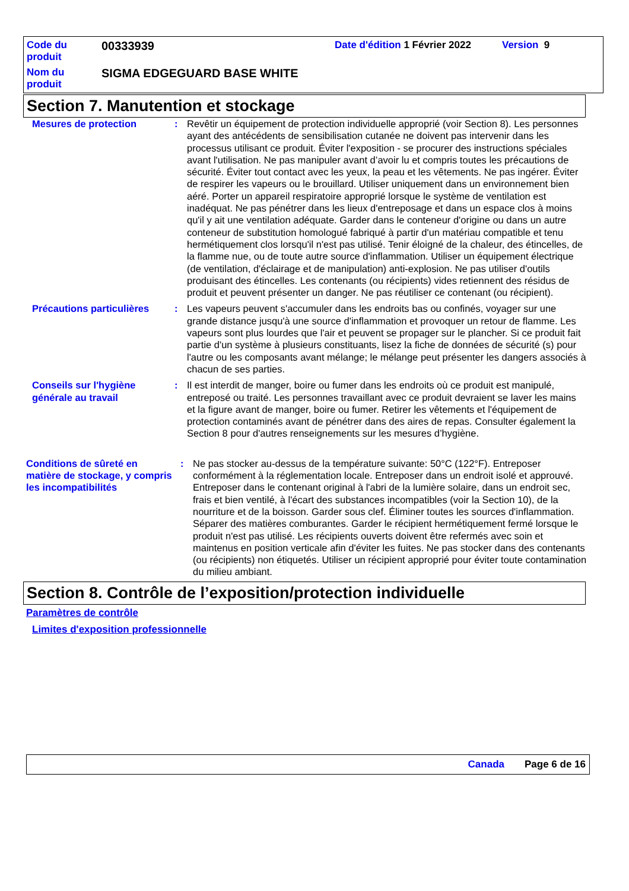Code du
produit
00333939
Date d'édition 1 Février 2022
Version 9
Nom du
produit
SIGMA EDGEGUARD BASE WHITE
Section 7. Manutention et stockage
Mesures de protection : Revêtir un équipement de protection individuelle approprié (voir Section 8). Les personnes ayant des antécédents de sensibilisation cutanée ne doivent pas intervenir dans les processus utilisant ce produit. Éviter l'exposition - se procurer des instructions spéciales avant l'utilisation. Ne pas manipuler avant d’avoir lu et compris toutes les précautions de sécurité. Éviter tout contact avec les yeux, la peau et les vêtements. Ne pas ingérer. Éviter de respirer les vapeurs ou le brouillard. Utiliser uniquement dans un environnement bien aéré. Porter un appareil respiratoire approprié lorsque le système de ventilation est inadéquat. Ne pas pénétrer dans les lieux d'entreposage et dans un espace clos à moins qu'il y ait une ventilation adéquate. Garder dans le conteneur d'origine ou dans un autre conteneur de substitution homologué fabriqué à partir d'un matériau compatible et tenu hermétiquement clos lorsqu'il n'est pas utilisé. Tenir éloigné de la chaleur, des étincelles, de la flamme nue, ou de toute autre source d'inflammation. Utiliser un équipement électrique (de ventilation, d'éclairage et de manipulation) anti-explosion. Ne pas utiliser d'outils produisant des étincelles. Les contenants (ou récipients) vides retiennent des résidus de produit et peuvent présenter un danger. Ne pas réutiliser ce contenant (ou récipient).
Précautions particulières : Les vapeurs peuvent s'accumuler dans les endroits bas ou confinés, voyager sur une grande distance jusqu'à une source d'inflammation et provoquer un retour de flamme. Les vapeurs sont plus lourdes que l'air et peuvent se propager sur le plancher. Si ce produit fait partie d'un système à plusieurs constituants, lisez la fiche de données de sécurité (s) pour l'autre ou les composants avant mélange; le mélange peut présenter les dangers associés à chacun de ses parties.
Conseils sur l'hygiène générale au travail
: Il est interdit de manger, boire ou fumer dans les endroits où ce produit est manipulé, entreposé ou traité. Les personnes travaillant avec ce produit devraient se laver les mains et la figure avant de manger, boire ou fumer. Retirer les vêtements et l'équipement de protection contaminés avant de pénétrer dans des aires de repas. Consulter également la Section 8 pour d'autres renseignements sur les mesures d’hygiène.
Conditions de sûreté en matière de stockage, y compris les incompatibilités
: Ne pas stocker au-dessus de la température suivante: 50°C (122°F). Entreposer conformément à la réglementation locale. Entreposer dans un endroit isolé et approuvé. Entreposer dans le contenant original à l'abri de la lumière solaire, dans un endroit sec, frais et bien ventilé, à l'écart des substances incompatibles (voir la Section 10), de la nourriture et de la boisson. Garder sous clef. Éliminer toutes les sources d'inflammation. Séparer des matières comburantes. Garder le récipient hermétiquement fermé lorsque le produit n'est pas utilisé. Les récipients ouverts doivent être refermés avec soin et maintenus en position verticale afin d'éviter les fuites. Ne pas stocker dans des contenants (ou récipients) non étiquetés. Utiliser un récipient approprié pour éviter toute contamination du milieu ambiant.
Section 8. Contrôle de l’exposition/protection individuelle
Paramètres de contrôle
Limites d'exposition professionnelle
Canada Page 6 de 16